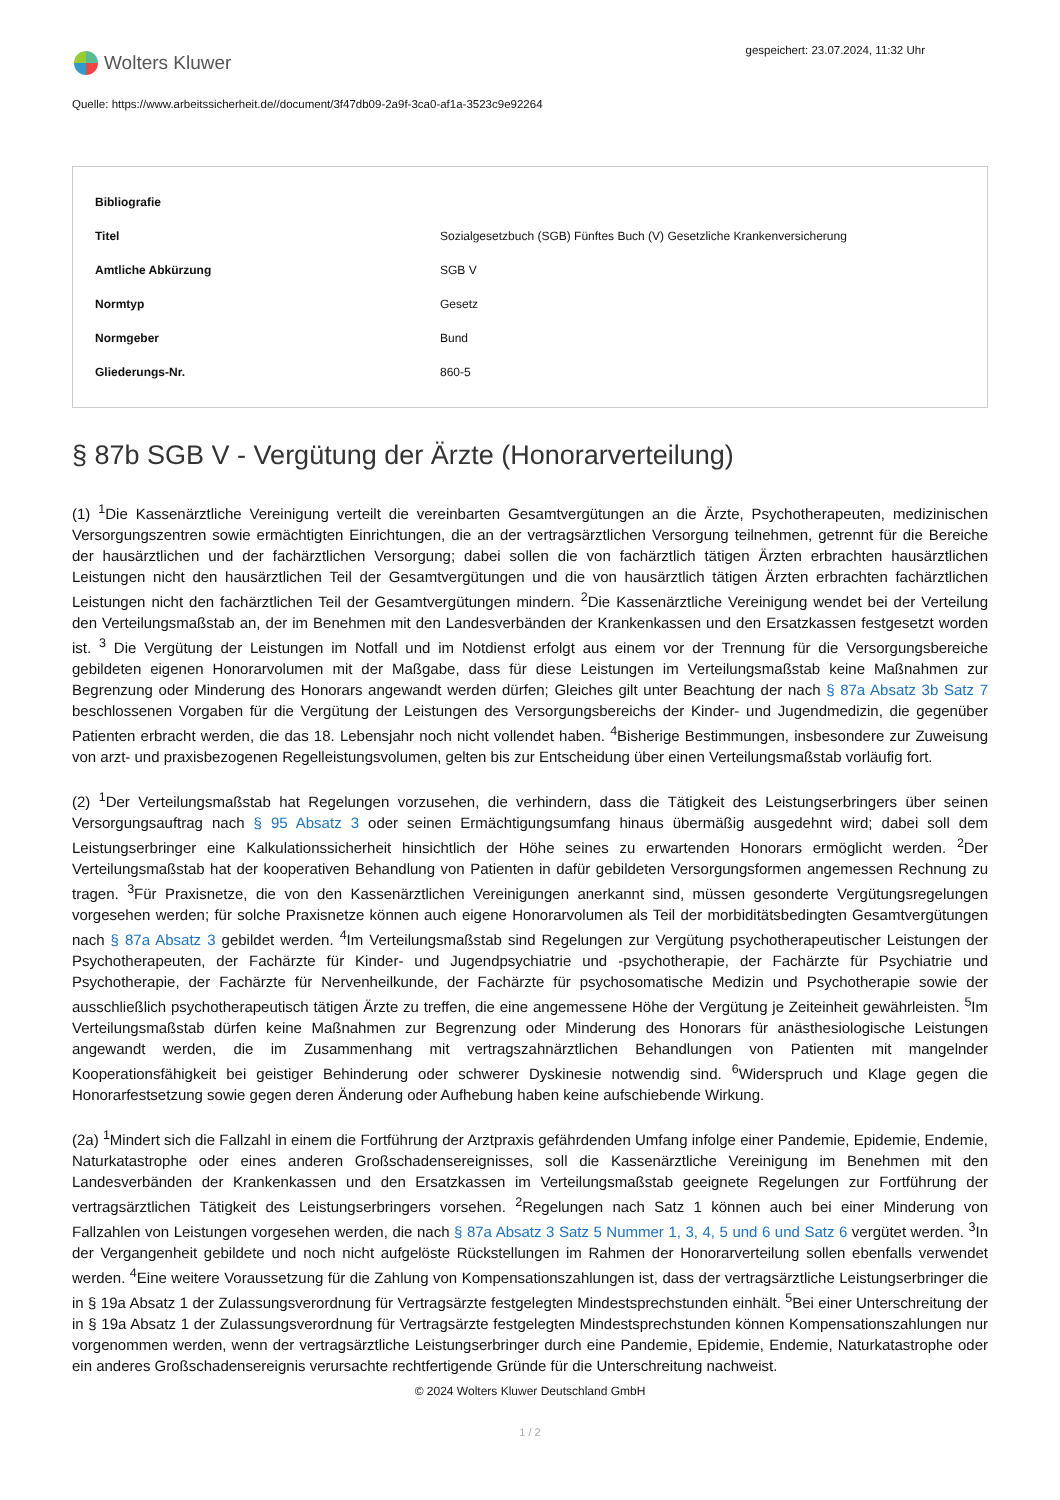Wolters Kluwer
gespeichert: 23.07.2024, 11:32 Uhr
Quelle: https://www.arbeitssicherheit.de//document/3f47db09-2a9f-3ca0-af1a-3523c9e92264
| Bibliografie | |
| --- | --- |
| Titel | Sozialgesetzbuch (SGB) Fünftes Buch (V) Gesetzliche Krankenversicherung |
| Amtliche Abkürzung | SGB V |
| Normtyp | Gesetz |
| Normgeber | Bund |
| Gliederungs-Nr. | 860-5 |
§ 87b SGB V - Vergütung der Ärzte (Honorarverteilung)
(1) <sup>1</sup>Die Kassenärztliche Vereinigung verteilt die vereinbarten Gesamtvergütungen an die Ärzte, Psychotherapeuten, medizinischen Versorgungszentren sowie ermächtigten Einrichtungen, die an der vertragsärztlichen Versorgung teilnehmen, getrennt für die Bereiche der hausärztlichen und der fachärztlichen Versorgung; dabei sollen die von fachärztlich tätigen Ärzten erbrachten hausärztlichen Leistungen nicht den hausärztlichen Teil der Gesamtvergütungen und die von hausärztlich tätigen Ärzten erbrachten fachärztlichen Leistungen nicht den fachärztlichen Teil der Gesamtvergütungen mindern. <sup>2</sup>Die Kassenärztliche Vereinigung wendet bei der Verteilung den Verteilungsmaßstab an, der im Benehmen mit den Landesverbänden der Krankenkassen und den Ersatzkassen festgesetzt worden ist. <sup>3</sup> Die Vergütung der Leistungen im Notfall und im Notdienst erfolgt aus einem vor der Trennung für die Versorgungsbereiche gebildeten eigenen Honorarvolumen mit der Maßgabe, dass für diese Leistungen im Verteilungsmaßstab keine Maßnahmen zur Begrenzung oder Minderung des Honorars angewandt werden dürfen; Gleiches gilt unter Beachtung der nach § 87a Absatz 3b Satz 7 beschlossenen Vorgaben für die Vergütung der Leistungen des Versorgungsbereichs der Kinder- und Jugendmedizin, die gegenüber Patienten erbracht werden, die das 18. Lebensjahr noch nicht vollendet haben. <sup>4</sup>Bisherige Bestimmungen, insbesondere zur Zuweisung von arzt- und praxisbezogenen Regelleistungsvolumen, gelten bis zur Entscheidung über einen Verteilungsmaßstab vorläufig fort.
(2) <sup>1</sup>Der Verteilungsmaßstab hat Regelungen vorzusehen, die verhindern, dass die Tätigkeit des Leistungserbringers über seinen Versorgungsauftrag nach § 95 Absatz 3 oder seinen Ermächtigungsumfang hinaus übermäßig ausgedehnt wird; dabei soll dem Leistungserbringer eine Kalkulationssicherheit hinsichtlich der Höhe seines zu erwartenden Honorars ermöglicht werden. <sup>2</sup>Der Verteilungsmaßstab hat der kooperativen Behandlung von Patienten in dafür gebildeten Versorgungsformen angemessen Rechnung zu tragen. <sup>3</sup>Für Praxisnetze, die von den Kassenärztlichen Vereinigungen anerkannt sind, müssen gesonderte Vergütungsregelungen vorgesehen werden; für solche Praxisnetze können auch eigene Honorarvolumen als Teil der morbiditätsbedingten Gesamtvergütungen nach § 87a Absatz 3 gebildet werden. <sup>4</sup>Im Verteilungsmaßstab sind Regelungen zur Vergütung psychotherapeutischer Leistungen der Psychotherapeuten, der Fachärzte für Kinder- und Jugendpsychiatrie und -psychotherapie, der Fachärzte für Psychiatrie und Psychotherapie, der Fachärzte für Nervenheilkunde, der Fachärzte für psychosomatische Medizin und Psychotherapie sowie der ausschließlich psychotherapeutisch tätigen Ärzte zu treffen, die eine angemessene Höhe der Vergütung je Zeiteinheit gewährleisten. <sup>5</sup>Im Verteilungsmaßstab dürfen keine Maßnahmen zur Begrenzung oder Minderung des Honorars für anästhesiologische Leistungen angewandt werden, die im Zusammenhang mit vertragszahnärztlichen Behandlungen von Patienten mit mangelnder Kooperationsfähigkeit bei geistiger Behinderung oder schwerer Dyskinesie notwendig sind. <sup>6</sup>Widerspruch und Klage gegen die Honorarfestsetzung sowie gegen deren Änderung oder Aufhebung haben keine aufschiebende Wirkung.
(2a) <sup>1</sup>Mindert sich die Fallzahl in einem die Fortführung der Arztpraxis gefährdenden Umfang infolge einer Pandemie, Epidemie, Endemie, Naturkatastrophe oder eines anderen Großschadensereignisses, soll die Kassenärztliche Vereinigung im Benehmen mit den Landesverbänden der Krankenkassen und den Ersatzkassen im Verteilungsmaßstab geeignete Regelungen zur Fortführung der vertragsärztlichen Tätigkeit des Leistungserbringers vorsehen. <sup>2</sup>Regelungen nach Satz 1 können auch bei einer Minderung von Fallzahlen von Leistungen vorgesehen werden, die nach § 87a Absatz 3 Satz 5 Nummer 1, 3, 4, 5 und 6 und Satz 6 vergütet werden. <sup>3</sup>In der Vergangenheit gebildete und noch nicht aufgelöste Rückstellungen im Rahmen der Honorarverteilung sollen ebenfalls verwendet werden. <sup>4</sup>Eine weitere Voraussetzung für die Zahlung von Kompensationszahlungen ist, dass der vertragsärztliche Leistungserbringer die in § 19a Absatz 1 der Zulassungsverordnung für Vertragsärzte festgelegten Mindestsprechstunden einhält. <sup>5</sup>Bei einer Unterschreitung der in § 19a Absatz 1 der Zulassungsverordnung für Vertragsärzte festgelegten Mindestsprechstunden können Kompensationszahlungen nur vorgenommen werden, wenn der vertragsärztliche Leistungserbringer durch eine Pandemie, Epidemie, Endemie, Naturkatastrophe oder ein anderes Großschadensereignis verursachte rechtfertigende Gründe für die Unterschreitung nachweist.
© 2024 Wolters Kluwer Deutschland GmbH
1 / 2